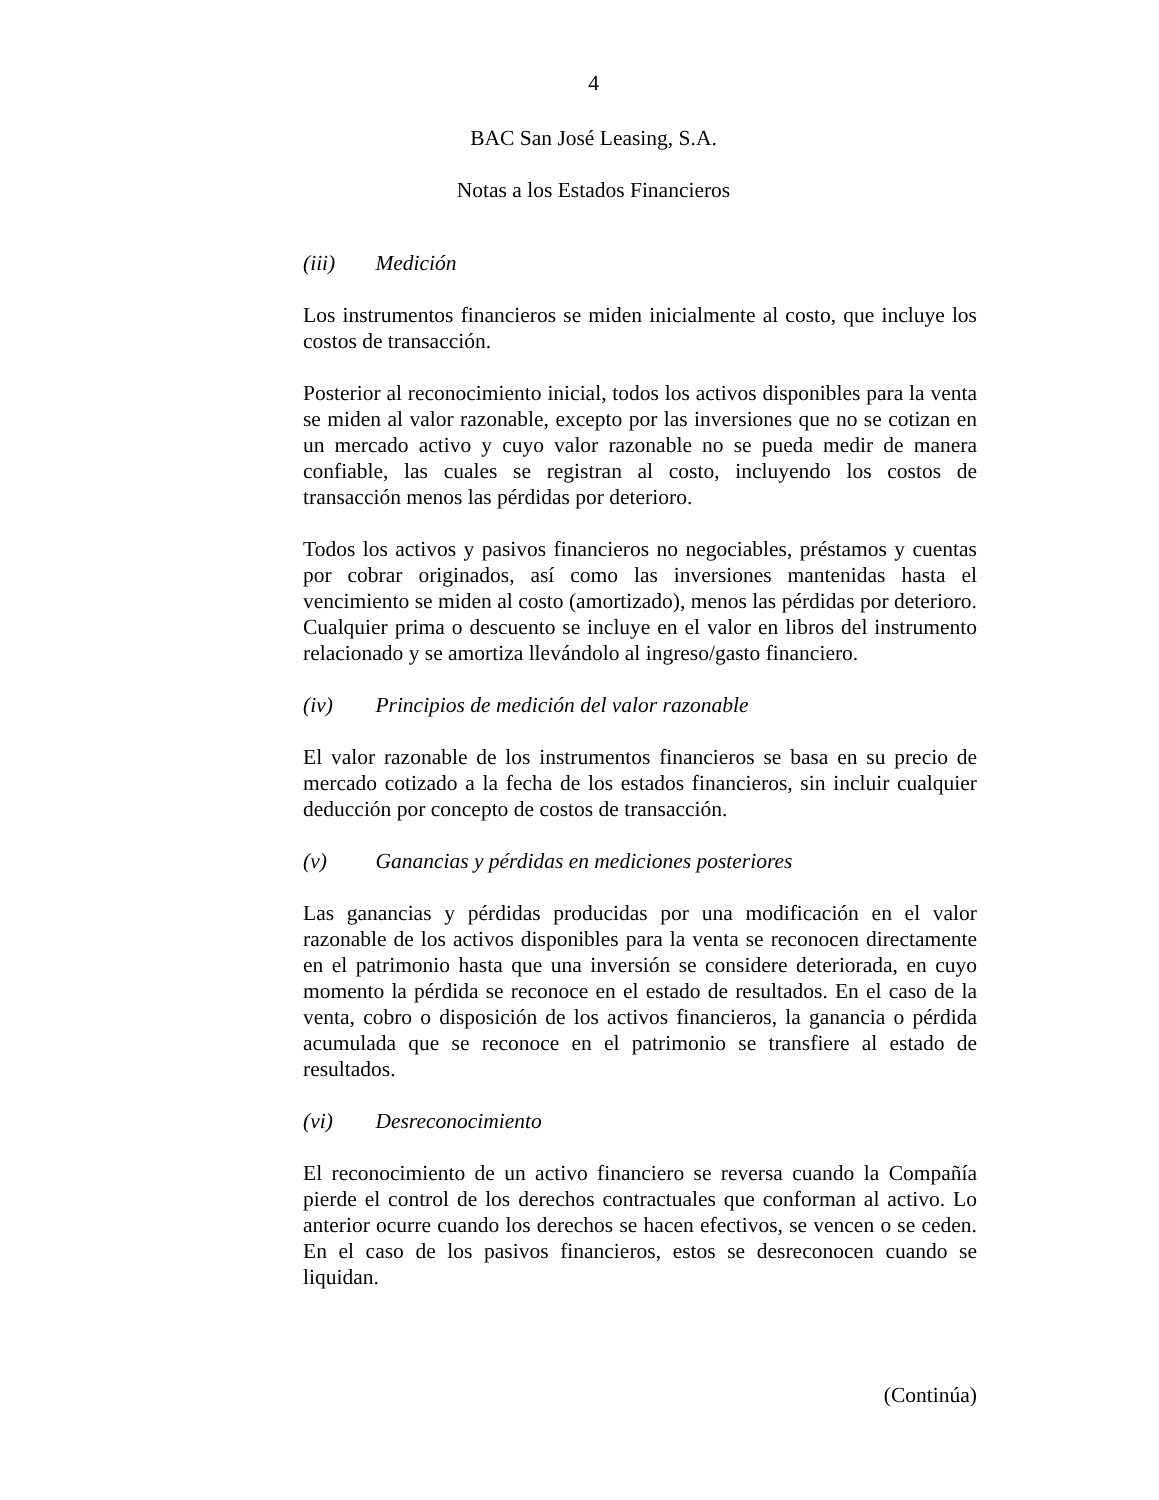4
BAC San José Leasing, S.A.
Notas a los Estados Financieros
(iii) Medición
Los instrumentos financieros se miden inicialmente al costo, que incluye los costos de transacción.
Posterior al reconocimiento inicial, todos los activos disponibles para la venta se miden al valor razonable, excepto por las inversiones que no se cotizan en un mercado activo y cuyo valor razonable no se pueda medir de manera confiable, las cuales se registran al costo, incluyendo los costos de transacción menos las pérdidas por deterioro.
Todos los activos y pasivos financieros no negociables, préstamos y cuentas por cobrar originados, así como las inversiones mantenidas hasta el vencimiento se miden al costo (amortizado), menos las pérdidas por deterioro. Cualquier prima o descuento se incluye en el valor en libros del instrumento relacionado y se amortiza llevándolo al ingreso/gasto financiero.
(iv) Principios de medición del valor razonable
El valor razonable de los instrumentos financieros se basa en su precio de mercado cotizado a la fecha de los estados financieros, sin incluir cualquier deducción por concepto de costos de transacción.
(v) Ganancias y pérdidas en mediciones posteriores
Las ganancias y pérdidas producidas por una modificación en el valor razonable de los activos disponibles para la venta se reconocen directamente en el patrimonio hasta que una inversión se considere deteriorada, en cuyo momento la pérdida se reconoce en el estado de resultados. En el caso de la venta, cobro o disposición de los activos financieros, la ganancia o pérdida acumulada que se reconoce en el patrimonio se transfiere al estado de resultados.
(vi) Desreconocimiento
El reconocimiento de un activo financiero se reversa cuando la Compañía pierde el control de los derechos contractuales que conforman al activo. Lo anterior ocurre cuando los derechos se hacen efectivos, se vencen o se ceden. En el caso de los pasivos financieros, estos se desreconocen cuando se liquidan.
(Continúa)